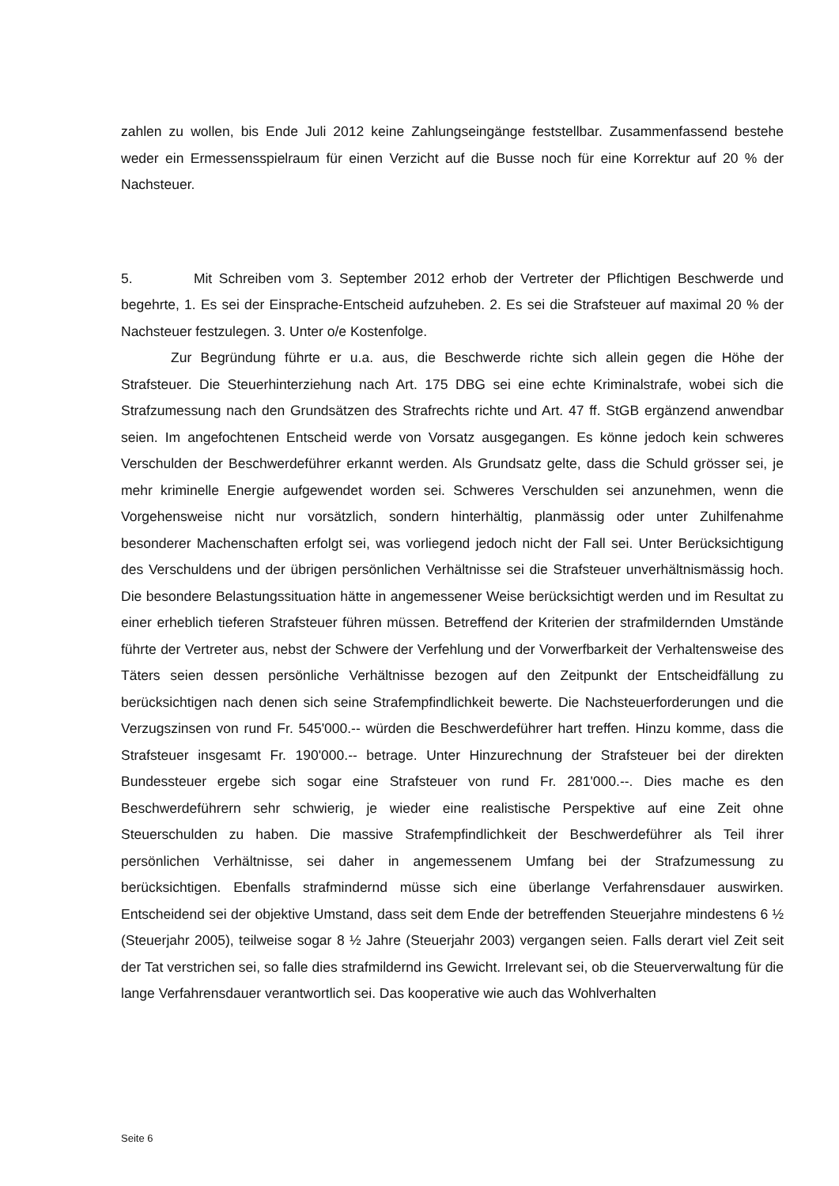zahlen zu wollen, bis Ende Juli 2012 keine Zahlungseingänge feststellbar. Zusammenfassend bestehe weder ein Ermessensspielraum für einen Verzicht auf die Busse noch für eine Korrektur auf 20 % der Nachsteuer.
5. Mit Schreiben vom 3. September 2012 erhob der Vertreter der Pflichtigen Beschwerde und begehrte, 1. Es sei der Einsprache-Entscheid aufzuheben. 2. Es sei die Strafsteuer auf maximal 20 % der Nachsteuer festzulegen. 3. Unter o/e Kostenfolge.
Zur Begründung führte er u.a. aus, die Beschwerde richte sich allein gegen die Höhe der Strafsteuer. Die Steuerhinterziehung nach Art. 175 DBG sei eine echte Kriminalstrafe, wobei sich die Strafzumessung nach den Grundsätzen des Strafrechts richte und Art. 47 ff. StGB ergänzend anwendbar seien. Im angefochtenen Entscheid werde von Vorsatz ausgegangen. Es könne jedoch kein schweres Verschulden der Beschwerdeführer erkannt werden. Als Grundsatz gelte, dass die Schuld grösser sei, je mehr kriminelle Energie aufgewendet worden sei. Schweres Verschulden sei anzunehmen, wenn die Vorgehensweise nicht nur vorsätzlich, sondern hinterhältig, planmässig oder unter Zuhilfenahme besonderer Machenschaften erfolgt sei, was vorliegend jedoch nicht der Fall sei. Unter Berücksichtigung des Verschuldens und der übrigen persönlichen Verhältnisse sei die Strafsteuer unverhältnismässig hoch. Die besondere Belastungssituation hätte in angemessener Weise berücksichtigt werden und im Resultat zu einer erheblich tieferen Strafsteuer führen müssen. Betreffend der Kriterien der strafmildernden Umstände führte der Vertreter aus, nebst der Schwere der Verfehlung und der Vorwerfbarkeit der Verhaltensweise des Täters seien dessen persönliche Verhältnisse bezogen auf den Zeitpunkt der Entscheidfällung zu berücksichtigen nach denen sich seine Strafempfindlichkeit bewerte. Die Nachsteuerforderungen und die Verzugszinsen von rund Fr. 545'000.-- würden die Beschwerdeführer hart treffen. Hinzu komme, dass die Strafsteuer insgesamt Fr. 190'000.-- betrage. Unter Hinzurechnung der Strafsteuer bei der direkten Bundessteuer ergebe sich sogar eine Strafsteuer von rund Fr. 281'000.--. Dies mache es den Beschwerdeführern sehr schwierig, je wieder eine realistische Perspektive auf eine Zeit ohne Steuerschulden zu haben. Die massive Strafempfindlichkeit der Beschwerdeführer als Teil ihrer persönlichen Verhältnisse, sei daher in angemessenem Umfang bei der Strafzumessung zu berücksichtigen. Ebenfalls strafmindernd müsse sich eine überlange Verfahrensdauer auswirken. Entscheidend sei der objektive Umstand, dass seit dem Ende der betreffenden Steuerjahre mindestens 6 ½ (Steuerjahr 2005), teilweise sogar 8 ½ Jahre (Steuerjahr 2003) vergangen seien. Falls derart viel Zeit seit der Tat verstrichen sei, so falle dies strafmildernd ins Gewicht. Irrelevant sei, ob die Steuerverwaltung für die lange Verfahrensdauer verantwortlich sei. Das kooperative wie auch das Wohlverhalten
Seite 6